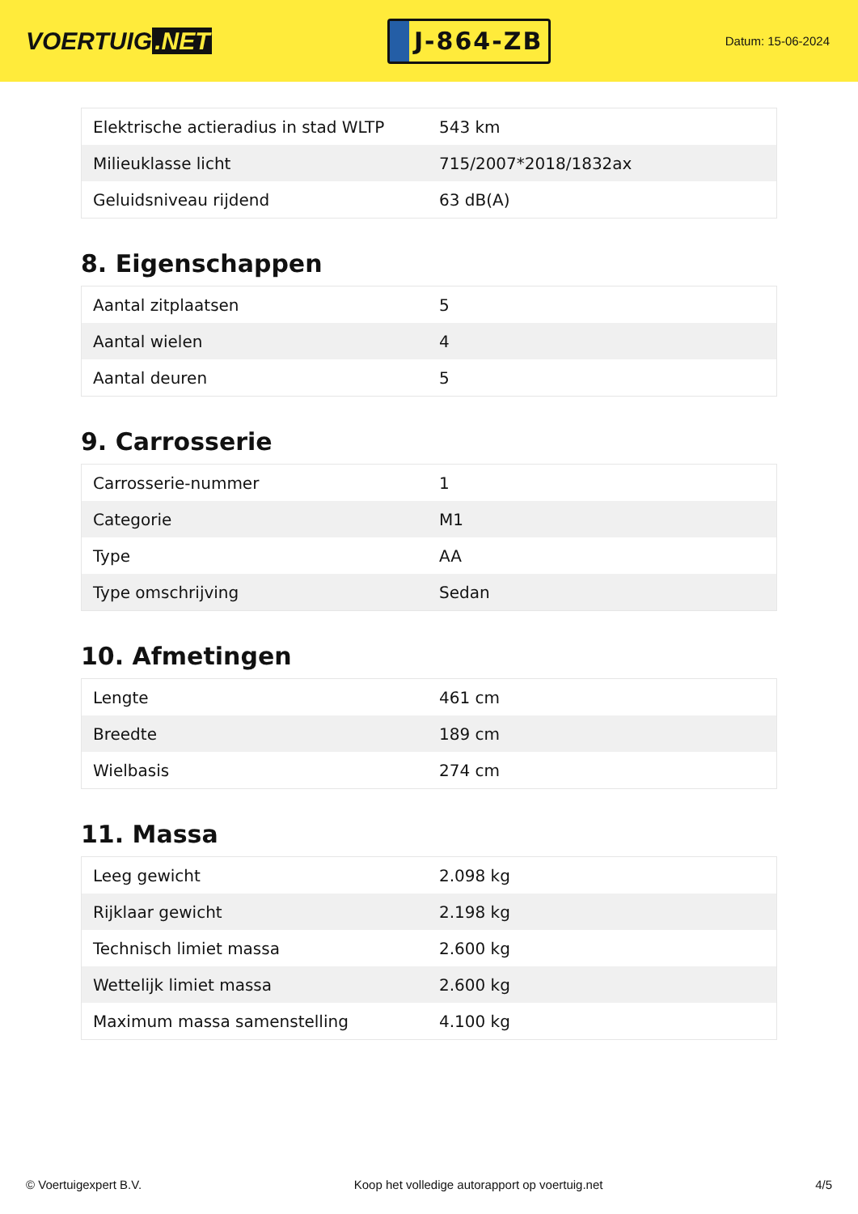VOERTUIG.NET
J-864-ZB
Datum: 15-06-2024
| Elektrische actieradius in stad WLTP | 543 km |
| Milieuklasse licht | 715/2007*2018/1832ax |
| Geluidsniveau rijdend | 63 dB(A) |
8. Eigenschappen
| Aantal zitplaatsen | 5 |
| Aantal wielen | 4 |
| Aantal deuren | 5 |
9. Carrosserie
| Carrosserie-nummer | 1 |
| Categorie | M1 |
| Type | AA |
| Type omschrijving | Sedan |
10. Afmetingen
| Lengte | 461 cm |
| Breedte | 189 cm |
| Wielbasis | 274 cm |
11. Massa
| Leeg gewicht | 2.098 kg |
| Rijklaar gewicht | 2.198 kg |
| Technisch limiet massa | 2.600 kg |
| Wettelijk limiet massa | 2.600 kg |
| Maximum massa samenstelling | 4.100 kg |
© Voertuigexpert B.V. Koop het volledige autorapport op voertuig.net 4/5